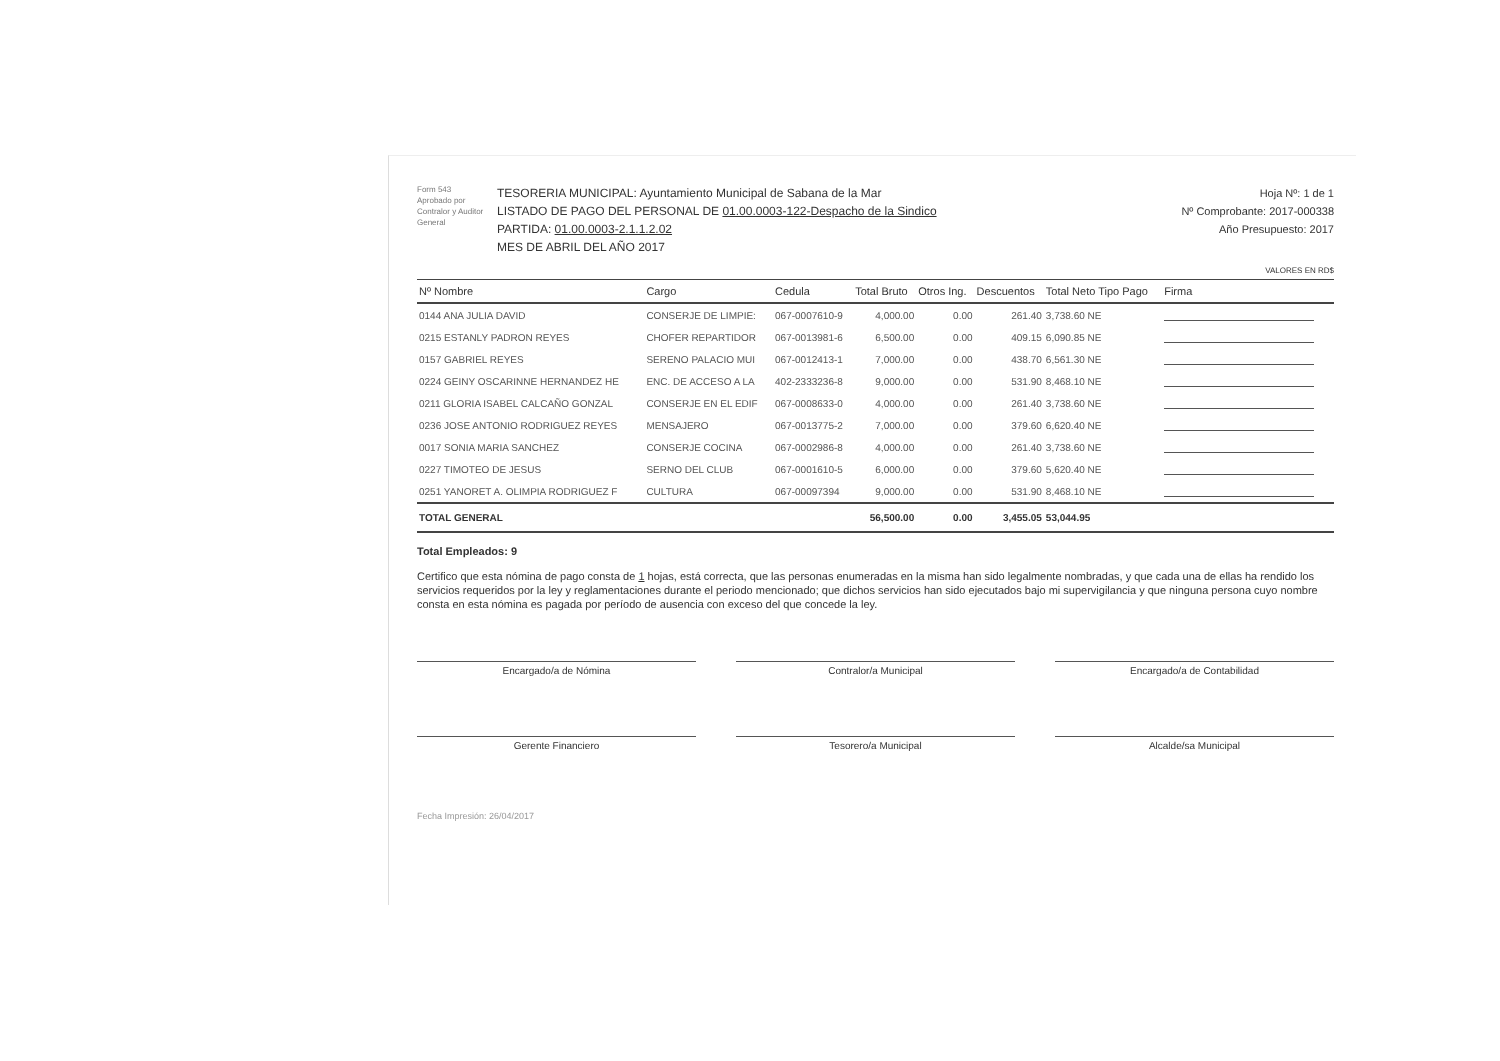Form 543
Aprobado por Contralor y Auditor General
TESORERIA MUNICIPAL: Ayuntamiento Municipal de Sabana de la Mar
LISTADO DE PAGO DEL PERSONAL DE 01.00.0003-122-Despacho de la Sindico
PARTIDA: 01.00.0003-2.1.1.2.02
MES DE ABRIL DEL AÑO 2017
Hoja Nº: 1 de 1
Nº Comprobante: 2017-000338
Año Presupuesto: 2017
VALORES EN RD$
| Nº Nombre | Cargo | Cedula | Total Bruto | Otros Ing. | Descuentos | Total Neto Tipo Pago | Firma |
| --- | --- | --- | --- | --- | --- | --- | --- |
| 0144 ANA JULIA DAVID | CONSERJE DE LIMPIE: | 067-0007610-9 | 4,000.00 | 0.00 | 261.40 | 3,738.60 NE | |
| 0215 ESTANLY PADRON REYES | CHOFER REPARTIDOR | 067-0013981-6 | 6,500.00 | 0.00 | 409.15 | 6,090.85 NE | |
| 0157 GABRIEL REYES | SERENO PALACIO MUI | 067-0012413-1 | 7,000.00 | 0.00 | 438.70 | 6,561.30 NE | |
| 0224 GEINY OSCARINNE HERNANDEZ HE | ENC. DE ACCESO A LA | 402-2333236-8 | 9,000.00 | 0.00 | 531.90 | 8,468.10 NE | |
| 0211 GLORIA ISABEL CALCAÑO GONZAL | CONSERJE EN EL EDIF | 067-0008633-0 | 4,000.00 | 0.00 | 261.40 | 3,738.60 NE | |
| 0236 JOSE ANTONIO RODRIGUEZ REYES | MENSAJERO | 067-0013775-2 | 7,000.00 | 0.00 | 379.60 | 6,620.40 NE | |
| 0017 SONIA MARIA SANCHEZ | CONSERJE COCINA | 067-0002986-8 | 4,000.00 | 0.00 | 261.40 | 3,738.60 NE | |
| 0227 TIMOTEO DE JESUS | SERNO DEL CLUB | 067-0001610-5 | 6,000.00 | 0.00 | 379.60 | 5,620.40 NE | |
| 0251 YANORET A. OLIMPIA RODRIGUEZ F | CULTURA | 067-00097394 | 9,000.00 | 0.00 | 531.90 | 8,468.10 NE | |
| TOTAL GENERAL | | | 56,500.00 | 0.00 | 3,455.05 | 53,044.95 | |
Total Empleados: 9
Certifico que esta nómina de pago consta de 1 hojas, está correcta, que las personas enumeradas en la misma han sido legalmente nombradas, y que cada una de ellas ha rendido los servicios requeridos por la ley y reglamentaciones durante el periodo mencionado; que dichos servicios han sido ejecutados bajo mi supervigilancia y que ninguna persona cuyo nombre consta en esta nómina es pagada por período de ausencia con exceso del que concede la ley.
Encargado/a de Nómina
Contralor/a Municipal
Encargado/a de Contabilidad
Gerente Financiero
Tesorero/a Municipal
Alcalde/sa Municipal
Fecha Impresión: 26/04/2017